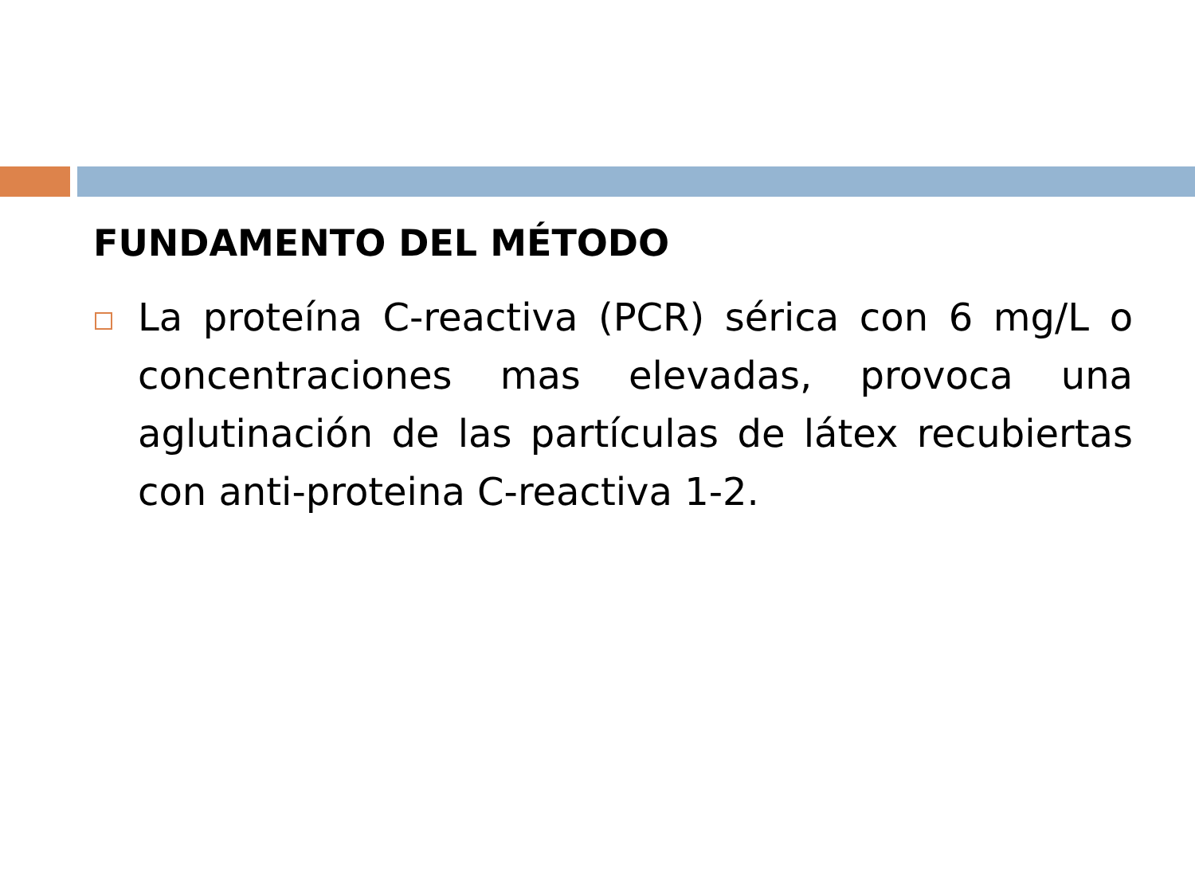FUNDAMENTO DEL MÉTODO
La proteína C-reactiva (PCR) sérica con 6 mg/L o concentraciones mas elevadas, provoca una aglutinación de las partículas de látex recubiertas con anti-proteina C-reactiva 1-2.